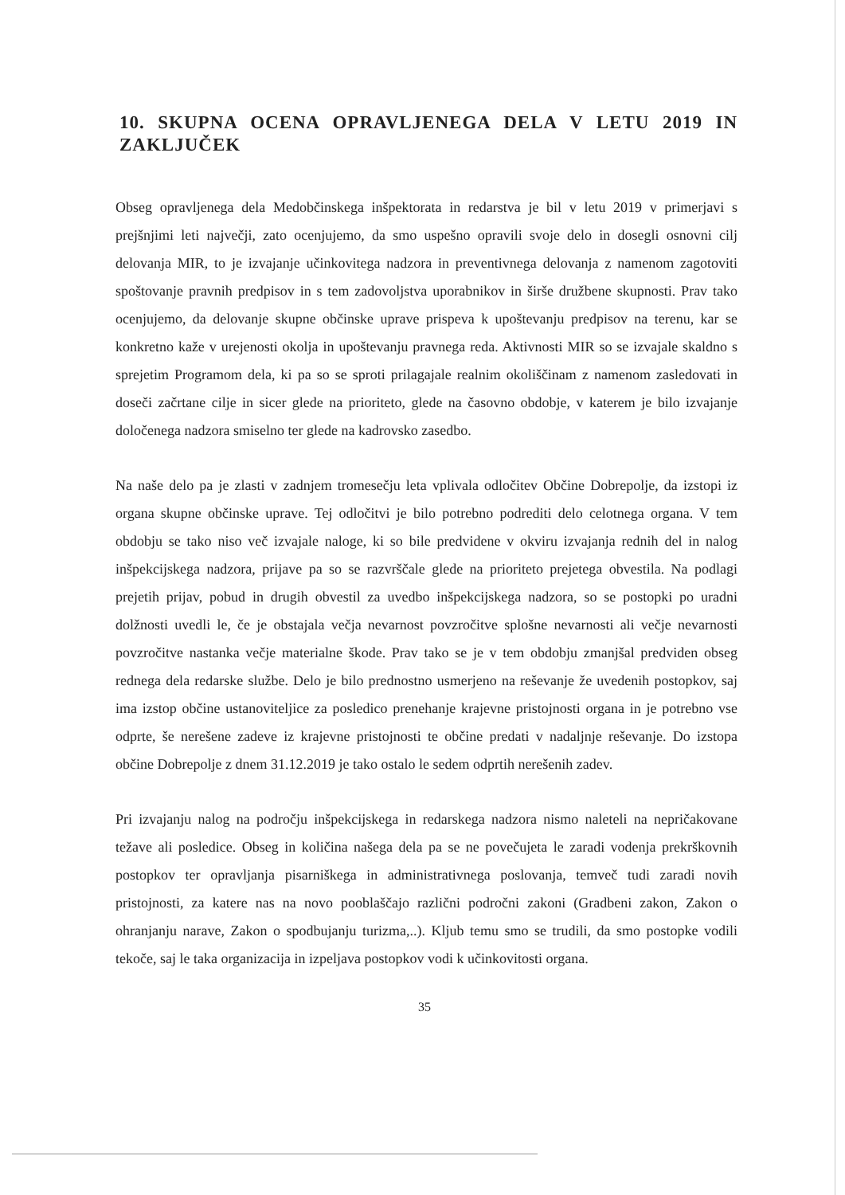10. SKUPNA OCENA OPRAVLJENEGA DELA V LETU 2019 IN ZAKLJUČEK
Obseg opravljenega dela Medobčinskega inšpektorata in redarstva je bil v letu 2019 v primerjavi s prejšnjimi leti največji, zato ocenjujemo, da smo uspešno opravili svoje delo in dosegli osnovni cilj delovanja MIR, to je izvajanje učinkovitega nadzora in preventivnega delovanja z namenom zagotoviti spoštovanje pravnih predpisov in s tem zadovoljstva uporabnikov in širše družbene skupnosti. Prav tako ocenjujemo, da delovanje skupne občinske uprave prispeva k upoštevanju predpisov na terenu, kar se konkretno kaže v urejenosti okolja in upoštevanju pravnega reda. Aktivnosti MIR so se izvajale skaldno s sprejetim Programom dela, ki pa so se sproti prilagajale realnim okoliščinam z namenom zasledovati in doseči začrtane cilje in sicer glede na prioriteto, glede na časovno obdobje, v katerem je bilo izvajanje določenega nadzora smiselno ter glede na kadrovsko zasedbo.
Na naše delo pa je zlasti v zadnjem tromesečju leta vplivala odločitev Občine Dobrepolje, da izstopi iz organa skupne občinske uprave. Tej odločitvi je bilo potrebno podrediti delo celotnega organa. V tem obdobju se tako niso več izvajale naloge, ki so bile predvidene v okviru izvajanja rednih del in nalog inšpekcijskega nadzora, prijave pa so se razvrščale glede na prioriteto prejetega obvestila. Na podlagi prejetih prijav, pobud in drugih obvestil za uvedbo inšpekcijskega nadzora, so se postopki po uradni dolžnosti uvedli le, če je obstajala večja nevarnost povzročitve splošne nevarnosti ali večje nevarnosti povzročitve nastanka večje materialne škode. Prav tako se je v tem obdobju zmanjšal predviden obseg rednega dela redarske službe. Delo je bilo prednostno usmerjeno na reševanje že uvedenih postopkov, saj ima izstop občine ustanoviteljice za posledico prenehanje krajevne pristojnosti organa in je potrebno vse odprte, še nerešene zadeve iz krajevne pristojnosti te občine predati v nadaljnje reševanje. Do izstopa občine Dobrepolje z dnem 31.12.2019 je tako ostalo le sedem odprtih nerešenih zadev.
Pri izvajanju nalog na področju inšpekcijskega in redarskega nadzora nismo naleteli na nepričakovane težave ali posledice. Obseg in količina našega dela pa se ne povečujeta le zaradi vodenja prekrškovnih postopkov ter opravljanja pisarniškega in administrativnega poslovanja, temveč tudi zaradi novih pristojnosti, za katere nas na novo pooblaščajo različni področni zakoni (Gradbeni zakon, Zakon o ohranjanju narave, Zakon o spodbujanju turizma,..). Kljub temu smo se trudili, da smo postopke vodili tekoče, saj le taka organizacija in izpeljava postopkov vodi k učinkovitosti organa.
35